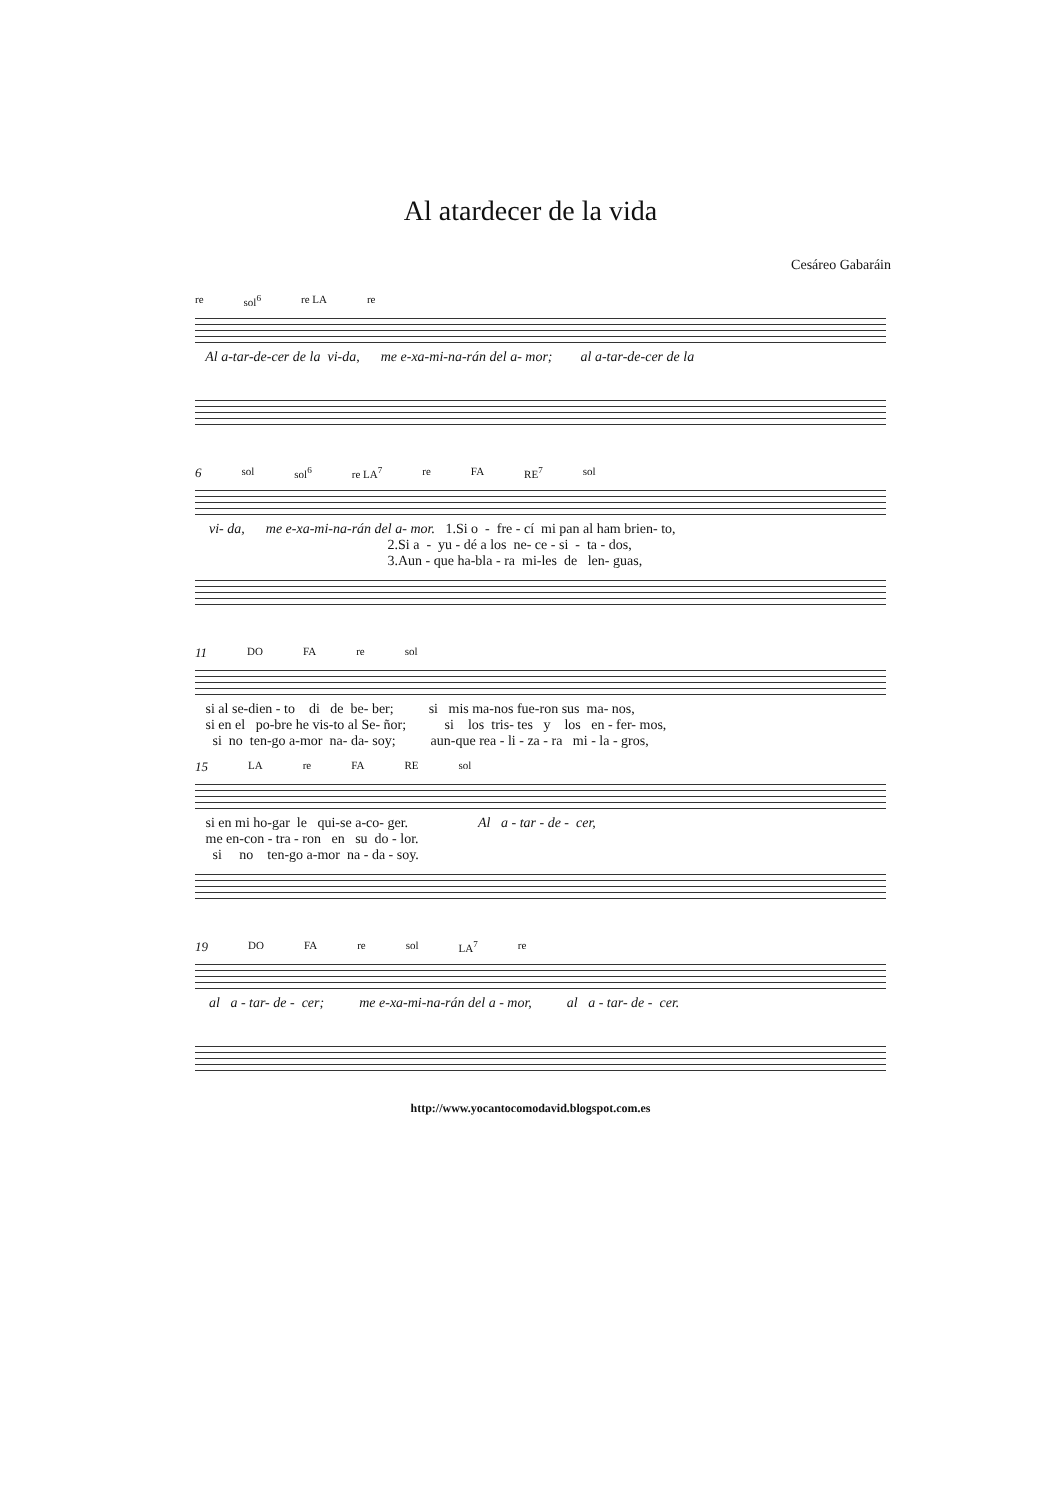Al atardecer de la vida
Cesáreo Gabaráin
re sol<sup>6</sup> re LA re
Al a-tar-de-cer de la vi-da, me e-xa-mi-na-rán del a- mor; al a-tar-de-cer de la
6 sol sol<sup>6</sup> re LA<sup>7</sup> re FA RE<sup>7</sup> sol
vi- da, me e-xa-mi-na-rán del a- mor. 1.Si o - fre - cí mi pan al ham brien- to, 2.Si a - yu - dé a los ne- ce - si - ta - dos, 3.Aun - que ha-bla - ra mi-les de len- guas,
11 DO FA re sol
si al se-dien - to di de be- ber; si mis ma-nos fue-ron sus ma- nos, si en el po-bre he vis-to al Se- ñor; si los tris- tes y los en - fer- mos, si no ten-go a-mor na- da- soy; aun-que rea - li - za - ra mi - la - gros,
15 LA re FA RE sol
si en mi ho-gar le qui-se a-co- ger. Al a - tar - de - cer, me en-con - tra - ron en su do - lor. si no ten-go a-mor na - da - soy.
19 DO FA re sol LA<sup>7</sup> re
al a - tar- de - cer; me e-xa-mi-na-rán del a - mor, al a - tar- de - cer.
http://www.yocantocomodavid.blogspot.com.es